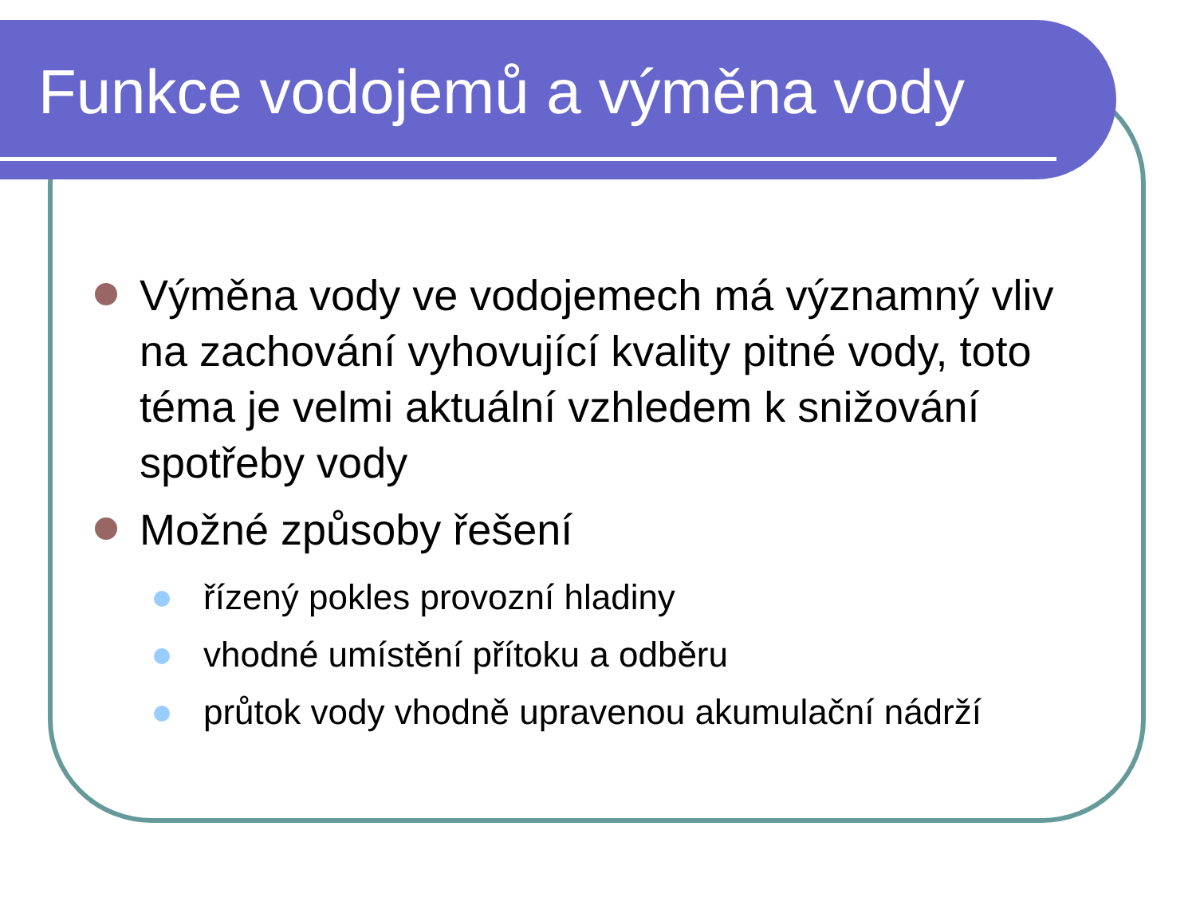Funkce vodojemů a výměna vody
Výměna vody ve vodojemech má významný vliv na zachování vyhovující kvality pitné vody, toto téma je velmi aktuální vzhledem k snižování spotřeby vody
Možné způsoby řešení
řízený pokles provozní hladiny
vhodné umístění přítoku a odběru
průtok vody vhodně upravenou akumulační nádrží